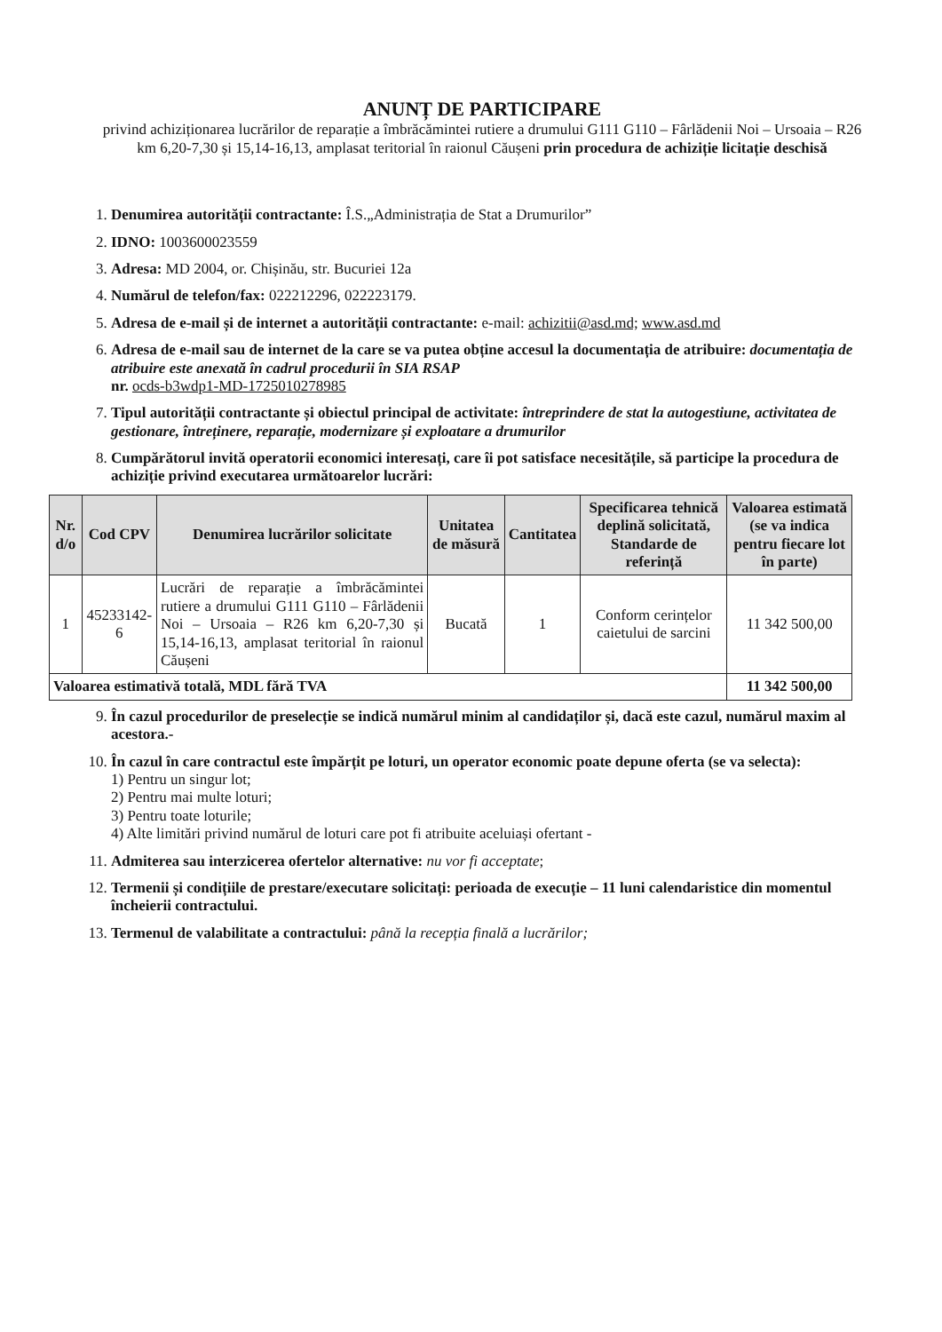ANUNȚ DE PARTICIPARE
privind achiziționarea lucrărilor de reparație a îmbrăcămintei rutiere a drumului G111 G110 – Fârlădenii Noi – Ursoaia – R26 km 6,20-7,30 și 15,14-16,13, amplasat teritorial în raionul Căușeni prin procedura de achiziție licitație deschisă
1. Denumirea autorității contractante: Î.S.„Administrația de Stat a Drumurilor”
2. IDNO: 1003600023559
3. Adresa: MD 2004, or. Chișinău, str. Bucuriei 12a
4. Numărul de telefon/fax: 022212296, 022223179.
5. Adresa de e-mail și de internet a autorității contractante: e-mail: achizitii@asd.md; www.asd.md
6. Adresa de e-mail sau de internet de la care se va putea obține accesul la documentația de atribuire: documentația de atribuire este anexată în cadrul procedurii în SIA RSAP
nr. ocds-b3wdp1-MD-1725010278985
7. Tipul autorității contractante și obiectul principal de activitate: întreprindere de stat la autogestiune, activitatea de gestionare, întreținere, reparație, modernizare și exploatare a drumurilor
8. Cumpărătorul invită operatorii economici interesați, care îi pot satisface necesitățile, să participe la procedura de achiziție privind executarea următoarelor lucrări:
| Nr. d/o | Cod CPV | Denumirea lucrărilor solicitate | Unitatea de măsură | Cantitatea | Specificarea tehnică deplină solicitată, Standarde de referință | Valoarea estimată (se va indica pentru fiecare lot în parte) |
| --- | --- | --- | --- | --- | --- | --- |
| 1 | 45233142-6 | Lucrări de reparație a îmbrăcămintei rutiere a drumului G111 G110 – Fârlădenii Noi – Ursoaia – R26 km 6,20-7,30 și 15,14-16,13, amplasat teritorial în raionul Căușeni | Bucată | 1 | Conform cerințelor caietului de sarcini | 11 342 500,00 |
| Valoarea estimativă totală, MDL fără TVA | | | | | | 11 342 500,00 |
9. În cazul procedurilor de preselecție se indică numărul minim al candidaților și, dacă este cazul, numărul maxim al acestora.-
10. În cazul în care contractul este împărțit pe loturi, un operator economic poate depune oferta (se va selecta):
1) Pentru un singur lot;
2) Pentru mai multe loturi;
3) Pentru toate loturile;
4) Alte limitări privind numărul de loturi care pot fi atribuite aceluiași ofertant -
11. Admiterea sau interzicerea ofertelor alternative: nu vor fi acceptate;
12. Termenii și condițiile de prestare/executare solicitați: perioada de execuție – 11 luni calendaristice din momentul încheierii contractului.
13. Termenul de valabilitate a contractului: până la recepția finală a lucrărilor;